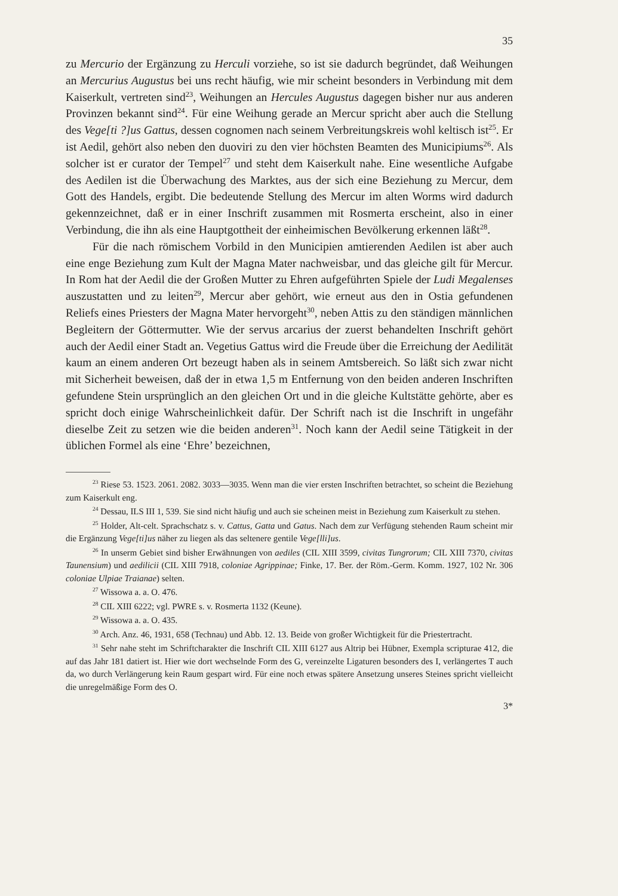35
zu Mercurio der Ergänzung zu Herculi vorziehe, so ist sie dadurch begründet, daß Weihungen an Mercurius Augustus bei uns recht häufig, wie mir scheint besonders in Verbindung mit dem Kaiserkult, vertreten sind<sup>23</sup>, Weihungen an Hercules Augustus dagegen bisher nur aus anderen Provinzen bekannt sind<sup>24</sup>. Für eine Weihung gerade an Mercur spricht aber auch die Stellung des Vege[ti ?]us Gattus, dessen cognomen nach seinem Verbreitungskreis wohl keltisch ist<sup>25</sup>. Er ist Aedil, gehört also neben den duoviri zu den vier höchsten Beamten des Municipiums<sup>26</sup>. Als solcher ist er curator der Tempel<sup>27</sup> und steht dem Kaiserkult nahe. Eine wesentliche Aufgabe des Aedilen ist die Überwachung des Marktes, aus der sich eine Beziehung zu Mercur, dem Gott des Handels, ergibt. Die bedeutende Stellung des Mercur im alten Worms wird dadurch gekennzeichnet, daß er in einer Inschrift zusammen mit Rosmerta erscheint, also in einer Verbindung, die ihn als eine Hauptgottheit der einheimischen Bevölkerung erkennen läßt<sup>28</sup>.
Für die nach römischem Vorbild in den Municipien amtierenden Aedilen ist aber auch eine enge Beziehung zum Kult der Magna Mater nachweisbar, und das gleiche gilt für Mercur. In Rom hat der Aedil die der Großen Mutter zu Ehren aufgeführten Spiele der Ludi Megalenses auszustatten und zu leiten<sup>29</sup>, Mercur aber gehört, wie erneut aus den in Ostia gefundenen Reliefs eines Priesters der Magna Mater hervorgeht<sup>30</sup>, neben Attis zu den ständigen männlichen Begleitern der Göttermutter. Wie der servus arcarius der zuerst behandelten Inschrift gehört auch der Aedil einer Stadt an. Vegetius Gattus wird die Freude über die Erreichung der Aedilität kaum an einem anderen Ort bezeugt haben als in seinem Amtsbereich. So läßt sich zwar nicht mit Sicherheit beweisen, daß der in etwa 1,5 m Entfernung von den beiden anderen Inschriften gefundene Stein ursprünglich an den gleichen Ort und in die gleiche Kultstätte gehörte, aber es spricht doch einige Wahrscheinlichkeit dafür. Der Schrift nach ist die Inschrift in ungefähr dieselbe Zeit zu setzen wie die beiden anderen<sup>31</sup>. Noch kann der Aedil seine Tätigkeit in der üblichen Formel als eine ‘Ehre’ bezeichnen,
<sup>23</sup> Riese 53. 1523. 2061. 2082. 3033—3035. Wenn man die vier ersten Inschriften betrachtet, so scheint die Beziehung zum Kaiserkult eng.
<sup>24</sup> Dessau, ILS III 1, 539. Sie sind nicht häufig und auch sie scheinen meist in Beziehung zum Kaiserkult zu stehen.
<sup>25</sup> Holder, Alt-celt. Sprachschatz s. v. Cattus, Gatta und Gatus. Nach dem zur Verfügung stehenden Raum scheint mir die Ergänzung Vege[ti]us näher zu liegen als das seltenere gentile Vege[lli]us.
<sup>26</sup> In unserm Gebiet sind bisher Erwähnungen von aediles (CIL XIII 3599, civitas Tungrorum; CIL XIII 7370, civitas Taunensium) und aedilicii (CIL XIII 7918, coloniae Agrippinae; Finke, 17. Ber. der Röm.-Germ. Komm. 1927, 102 Nr. 306 coloniae Ulpiae Traianae) selten.
<sup>27</sup> Wissowa a. a. O. 476.
<sup>28</sup> CIL XIII 6222; vgl. PWRE s. v. Rosmerta 1132 (Keune).
<sup>29</sup> Wissowa a. a. O. 435.
<sup>30</sup> Arch. Anz. 46, 1931, 658 (Technau) und Abb. 12. 13. Beide von großer Wichtigkeit für die Priestertracht.
<sup>31</sup> Sehr nahe steht im Schriftcharakter die Inschrift CIL XIII 6127 aus Altrip bei Hübner, Exempla scripturae 412, die auf das Jahr 181 datiert ist. Hier wie dort wechselnde Form des G, vereinzelte Ligaturen besonders des I, verlängertes T auch da, wo durch Verlängerung kein Raum gespart wird. Für eine noch etwas spätere Ansetzung unseres Steines spricht vielleicht die unregelmäßige Form des O.
3*